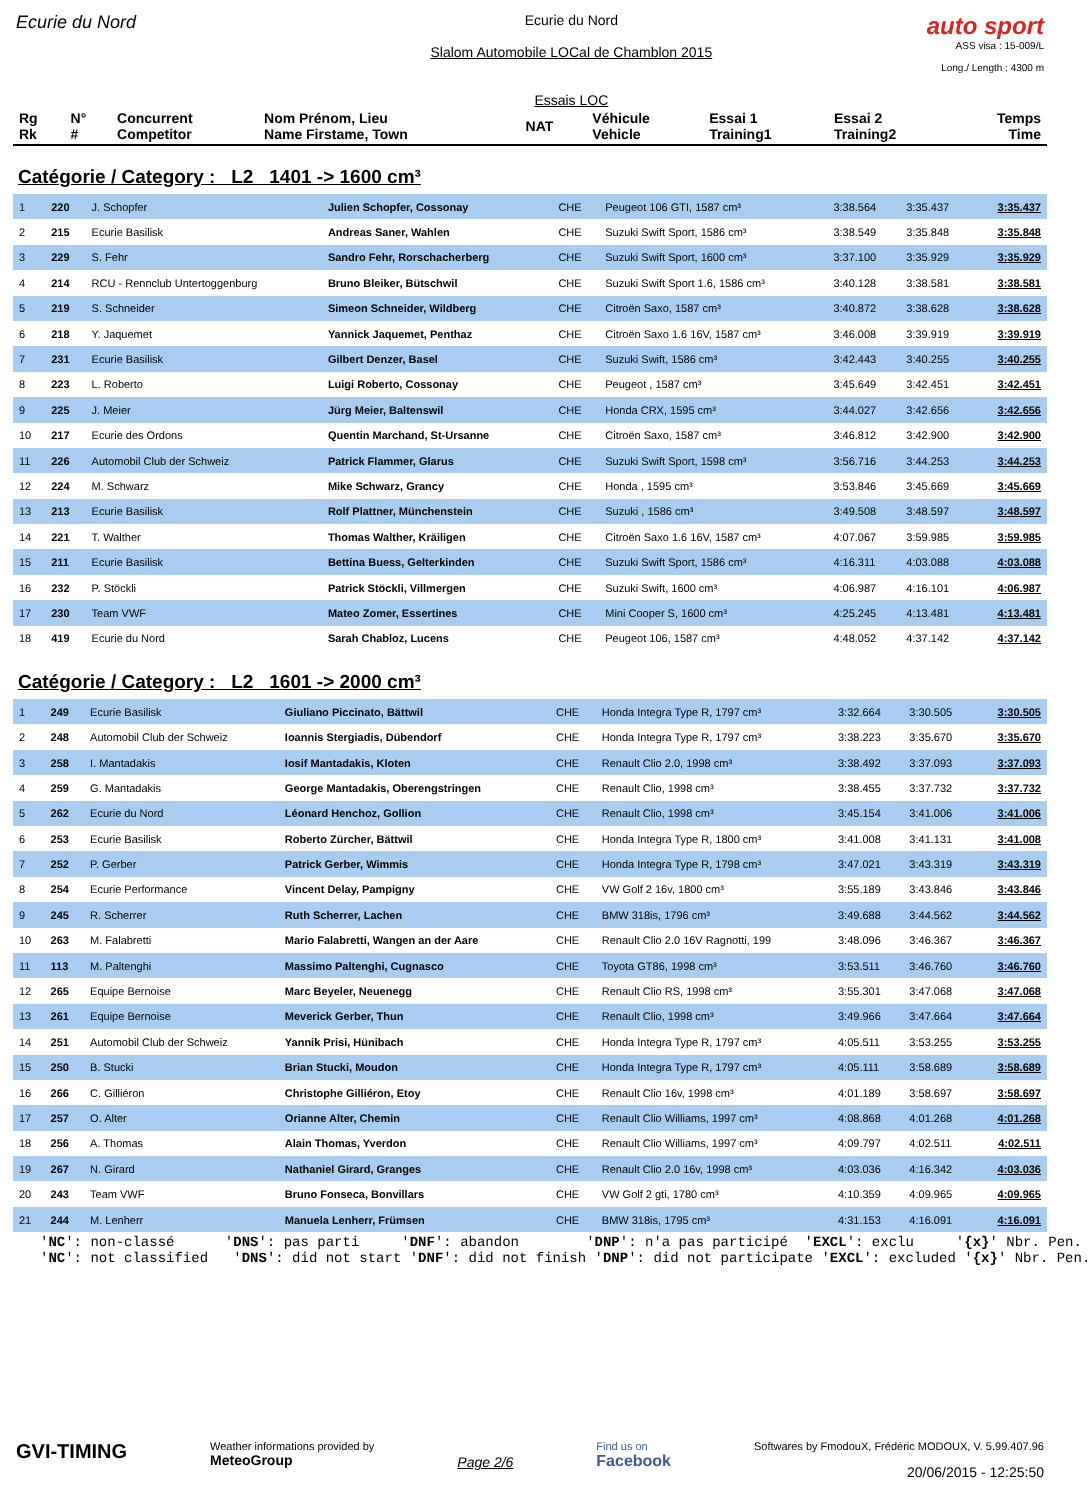Ecurie du Nord
Ecurie du Nord
Slalom Automobile LOCal de Chamblon 2015
Essais LOC
auto sport
ASS visa : 15-009/L
Long./ Length : 4300 m
| Rg Rk | N° # | Concurrent Competitor | Nom Prénom, Lieu Name Firstame, Town | NAT | Véhicule Vehicle | Essai 1 Training1 | Essai 2 Training2 | Temps Time |
Catégorie / Category : L2 1401 -> 1600 cm³
| 1 | 220 | J. Schopfer | Julien Schopfer, Cossonay | CHE | Peugeot 106 GTI, 1587 cm³ | 3:38.564 | 3:35.437 | 3:35.437 |
| 2 | 215 | Ecurie Basilisk | Andreas Saner, Wahlen | CHE | Suzuki Swift Sport, 1586 cm³ | 3:38.549 | 3:35.848 | 3:35.848 |
| 3 | 229 | S. Fehr | Sandro Fehr, Rorschacherberg | CHE | Suzuki Swift Sport, 1600 cm³ | 3:37.100 | 3:35.929 | 3:35.929 |
| 4 | 214 | RCU - Rennclub Untertoggenburg | Bruno Bleiker, Bütschwil | CHE | Suzuki Swift Sport 1.6, 1586 cm³ | 3:40.128 | 3:38.581 | 3:38.581 |
| 5 | 219 | S. Schneider | Simeon Schneider, Wildberg | CHE | Citroën Saxo, 1587 cm³ | 3:40.872 | 3:38.628 | 3:38.628 |
| 6 | 218 | Y. Jaquemet | Yannick Jaquemet, Penthaz | CHE | Citroën Saxo 1.6 16V, 1587 cm³ | 3:46.008 | 3:39.919 | 3:39.919 |
| 7 | 231 | Ecurie Basilisk | Gilbert Denzer, Basel | CHE | Suzuki Swift, 1586 cm³ | 3:42.443 | 3:40.255 | 3:40.255 |
| 8 | 223 | L. Roberto | Luigi Roberto, Cossonay | CHE | Peugeot , 1587 cm³ | 3:45.649 | 3:42.451 | 3:42.451 |
| 9 | 225 | J. Meier | Jürg Meier, Baltenswil | CHE | Honda CRX, 1595 cm³ | 3:44.027 | 3:42.656 | 3:42.656 |
| 10 | 217 | Ecurie des Ordons | Quentin Marchand, St-Ursanne | CHE | Citroën Saxo, 1587 cm³ | 3:46.812 | 3:42.900 | 3:42.900 |
| 11 | 226 | Automobil Club der Schweiz | Patrick Flammer, Glarus | CHE | Suzuki Swift Sport, 1598 cm³ | 3:56.716 | 3:44.253 | 3:44.253 |
| 12 | 224 | M. Schwarz | Mike Schwarz, Grancy | CHE | Honda , 1595 cm³ | 3:53.846 | 3:45.669 | 3:45.669 |
| 13 | 213 | Ecurie Basilisk | Rolf Plattner, Münchenstein | CHE | Suzuki , 1586 cm³ | 3:49.508 | 3:48.597 | 3:48.597 |
| 14 | 221 | T. Walther | Thomas Walther, Kräiligen | CHE | Citroën Saxo 1.6 16V, 1587 cm³ | 4:07.067 | 3:59.985 | 3:59.985 |
| 15 | 211 | Ecurie Basilisk | Bettina Buess, Gelterkinden | CHE | Suzuki Swift Sport, 1586 cm³ | 4:16.311 | 4:03.088 | 4:03.088 |
| 16 | 232 | P. Stöckli | Patrick Stöckli, Villmergen | CHE | Suzuki Swift, 1600 cm³ | 4:06.987 | 4:16.101 | 4:06.987 |
| 17 | 230 | Team VWF | Mateo Zomer, Essertines | CHE | Mini Cooper S, 1600 cm³ | 4:25.245 | 4:13.481 | 4:13.481 |
| 18 | 419 | Ecurie du Nord | Sarah Chabloz, Lucens | CHE | Peugeot 106, 1587 cm³ | 4:48.052 | 4:37.142 | 4:37.142 |
Catégorie / Category : L2 1601 -> 2000 cm³
| 1 | 249 | Ecurie Basilisk | Giuliano Piccinato, Bättwil | CHE | Honda Integra Type R, 1797 cm³ | 3:32.664 | 3:30.505 | 3:30.505 |
| 2 | 248 | Automobil Club der Schweiz | Ioannis Stergiadis, Dübendorf | CHE | Honda Integra Type R, 1797 cm³ | 3:38.223 | 3:35.670 | 3:35.670 |
| 3 | 258 | I. Mantadakis | Iosif Mantadakis, Kloten | CHE | Renault Clio 2.0, 1998 cm³ | 3:38.492 | 3:37.093 | 3:37.093 |
| 4 | 259 | G. Mantadakis | George Mantadakis, Oberengstringen | CHE | Renault Clio, 1998 cm³ | 3:38.455 | 3:37.732 | 3:37.732 |
| 5 | 262 | Ecurie du Nord | Léonard Henchoz, Gollion | CHE | Renault Clio, 1998 cm³ | 3:45.154 | 3:41.006 | 3:41.006 |
| 6 | 253 | Ecurie Basilisk | Roberto Zürcher, Bättwil | CHE | Honda Integra Type R, 1800 cm³ | 3:41.008 | 3:41.131 | 3:41.008 |
| 7 | 252 | P. Gerber | Patrick Gerber, Wimmis | CHE | Honda Integra Type R, 1798 cm³ | 3:47.021 | 3:43.319 | 3:43.319 |
| 8 | 254 | Ecurie Performance | Vincent Delay, Pampigny | CHE | VW Golf 2 16v, 1800 cm³ | 3:55.189 | 3:43.846 | 3:43.846 |
| 9 | 245 | R. Scherrer | Ruth Scherrer, Lachen | CHE | BMW 318is, 1796 cm³ | 3:49.688 | 3:44.562 | 3:44.562 |
| 10 | 263 | M. Falabretti | Mario Falabretti, Wangen an der Aare | CHE | Renault Clio 2.0 16V Ragnotti, 199 | 3:48.096 | 3:46.367 | 3:46.367 |
| 11 | 113 | M. Paltenghi | Massimo Paltenghi, Cugnasco | CHE | Toyota GT86, 1998 cm³ | 3:53.511 | 3:46.760 | 3:46.760 |
| 12 | 265 | Equipe Bernoise | Marc Beyeler, Neuenegg | CHE | Renault Clio RS, 1998 cm³ | 3:55.301 | 3:47.068 | 3:47.068 |
| 13 | 261 | Equipe Bernoise | Meverick Gerber, Thun | CHE | Renault Clio, 1998 cm³ | 3:49.966 | 3:47.664 | 3:47.664 |
| 14 | 251 | Automobil Club der Schweiz | Yannik Prisi, Hünibach | CHE | Honda Integra Type R, 1797 cm³ | 4:05.511 | 3:53.255 | 3:53.255 |
| 15 | 250 | B. Stucki | Brian Stucki, Moudon | CHE | Honda Integra Type R, 1797 cm³ | 4:05.111 | 3:58.689 | 3:58.689 |
| 16 | 266 | C. Gilliéron | Christophe Gilliéron, Etoy | CHE | Renault Clio 16v, 1998 cm³ | 4:01.189 | 3:58.697 | 3:58.697 |
| 17 | 257 | O. Alter | Orianne Alter, Chemin | CHE | Renault Clio Williams, 1997 cm³ | 4:08.868 | 4:01.268 | 4:01.268 |
| 18 | 256 | A. Thomas | Alain Thomas, Yverdon | CHE | Renault Clio Williams, 1997 cm³ | 4:09.797 | 4:02.511 | 4:02.511 |
| 19 | 267 | N. Girard | Nathaniel Girard, Granges | CHE | Renault Clio 2.0 16v, 1998 cm³ | 4:03.036 | 4:16.342 | 4:03.036 |
| 20 | 243 | Team VWF | Bruno Fonseca, Bonvillars | CHE | VW Golf 2 gti, 1780 cm³ | 4:10.359 | 4:09.965 | 4:09.965 |
| 21 | 244 | M. Lenherr | Manuela Lenherr, Frümsen | CHE | BMW 318is, 1795 cm³ | 4:31.153 | 4:16.091 | 4:16.091 |
'NC': non-classé 'DNS': pas parti 'DNF': abandon 'DNP': n'a pas participé 'EXCL': exclu '{x}' Nbr. Pen. 'NC': not classified 'DNS': did not start 'DNF': did not finish 'DNP': did not participate 'EXCL': excluded '{x}' Nbr. Pen.
GVI-TIMING
Weather informations provided by
MeteoGroup
Page 2/6
Find us on
Facebook
Softwares by FmodouX, Frédéric MODOUX, V. 5.99.407.96
20/06/2015 - 12:25:50